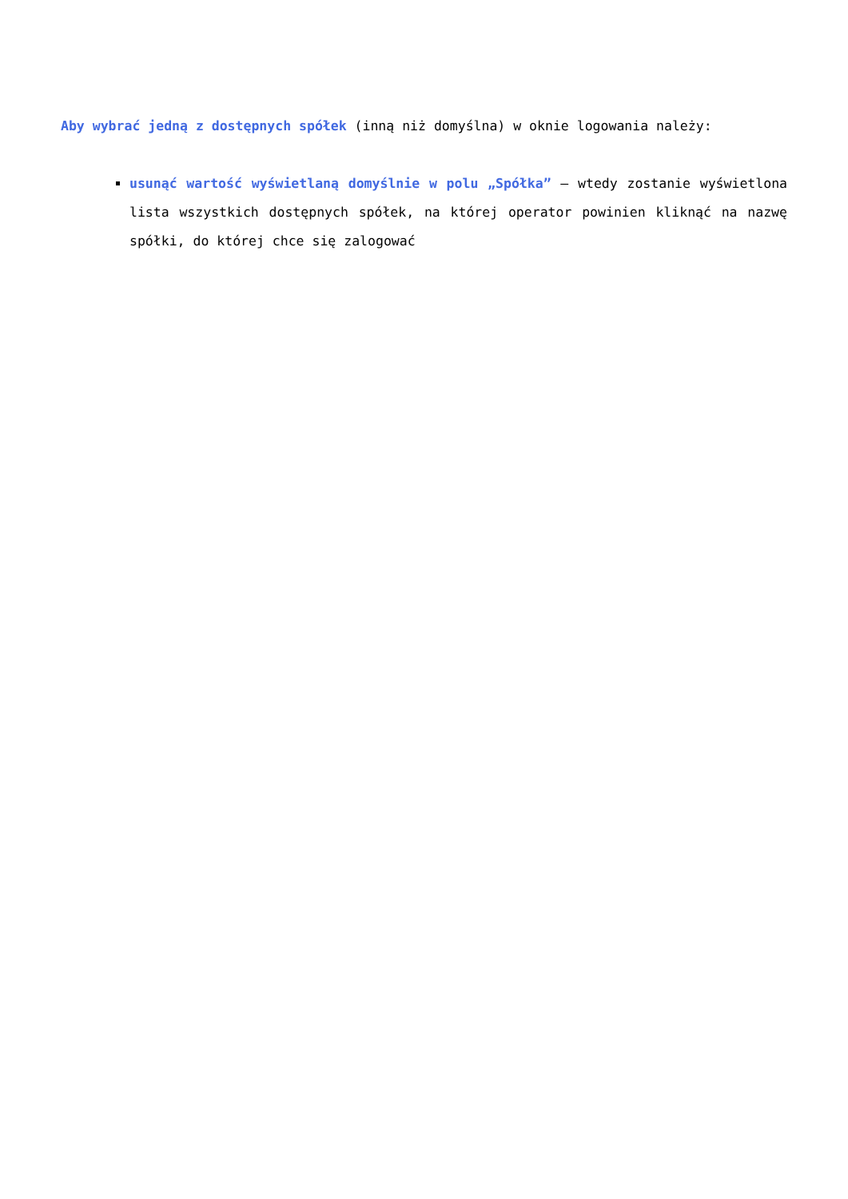Aby wybrać jedną z dostępnych spółek (inną niż domyślna) w oknie logowania należy:
usunąć wartość wyświetlaną domyślnie w polu „Spółka” – wtedy zostanie wyświetlona lista wszystkich dostępnych spółek, na której operator powinien kliknąć na nazwę spółki, do której chce się zalogować